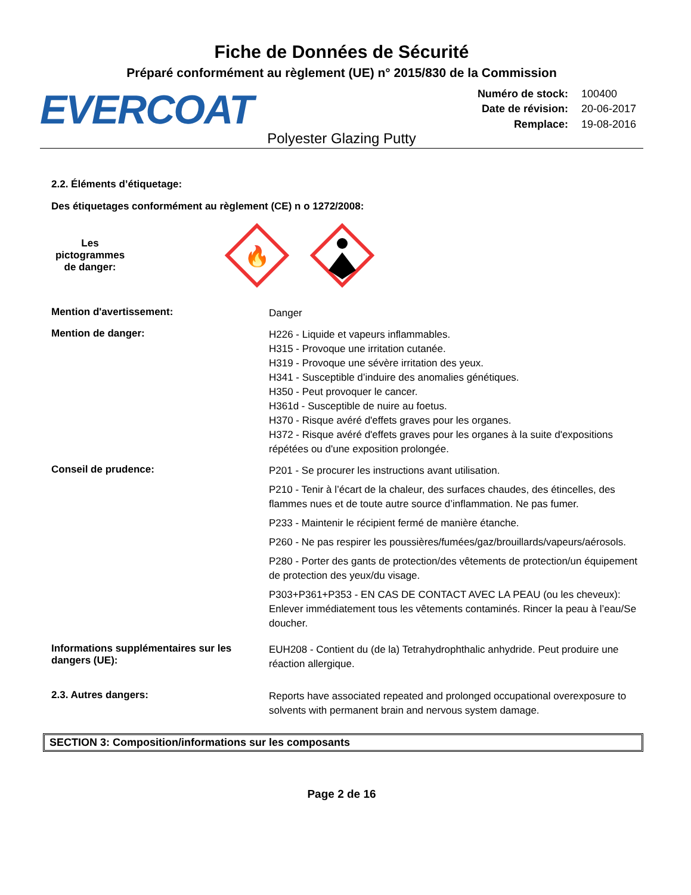Fiche de Données de Sécurité
Préparé conformément au règlement (UE) n° 2015/830 de la Commission
EVERCOAT
| Numéro de stock: | 100400 |
| Date de révision: | 20-06-2017 |
| Remplace: | 19-08-2016 |
Polyester Glazing Putty
2.2. Éléments d’étiquetage:
Des étiquetages conformément au règlement (CE) n o 1272/2008:
Les pictogrammes de danger:
🔥
Mention d'avertissement:
Danger
Mention de danger:
H226 - Liquide et vapeurs inflammables.
H315 - Provoque une irritation cutanée.
H319 - Provoque une sévère irritation des yeux.
H341 - Susceptible d’induire des anomalies génétiques.
H350 - Peut provoquer le cancer.
H361d - Susceptible de nuire au foetus.
H370 - Risque avéré d'effets graves pour les organes.
H372 - Risque avéré d'effets graves pour les organes à la suite d'expositions répétées ou d'une exposition prolongée.
Conseil de prudence:
P201 - Se procurer les instructions avant utilisation.
P210 - Tenir à l’écart de la chaleur, des surfaces chaudes, des étincelles, des flammes nues et de toute autre source d’inflammation. Ne pas fumer.
P233 - Maintenir le récipient fermé de manière étanche.
P260 - Ne pas respirer les poussières/fumées/gaz/brouillards/vapeurs/aérosols.
P280 - Porter des gants de protection/des vêtements de protection/un équipement de protection des yeux/du visage.
P303+P361+P353 - EN CAS DE CONTACT AVEC LA PEAU (ou les cheveux): Enlever immédiatement tous les vêtements contaminés. Rincer la peau à l’eau/Se doucher.
Informations supplémentaires sur les dangers (UE):
EUH208 - Contient du (de la) Tetrahydrophthalic anhydride. Peut produire une réaction allergique.
2.3. Autres dangers:
Reports have associated repeated and prolonged occupational overexposure to solvents with permanent brain and nervous system damage.
SECTION 3: Composition/informations sur les composants
Page 2 de 16